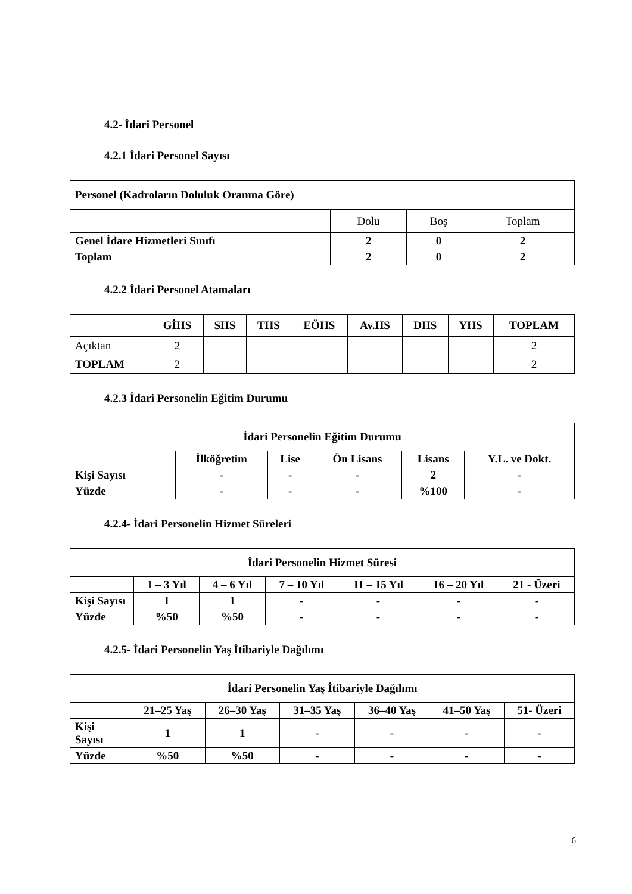4.2- İdari Personel
4.2.1 İdari Personel Sayısı
| Personel (Kadroların Doluluk Oranına Göre) | | | |
| --- | --- | --- | --- |
| | Dolu | Boş | Toplam |
| Genel İdare Hizmetleri Sınıfı | 2 | 0 | 2 |
| Toplam | 2 | 0 | 2 |
4.2.2 İdari Personel Atamaları
| | GİHS | SHS | THS | EÖHS | Av.HS | DHS | YHS | TOPLAM |
| --- | --- | --- | --- | --- | --- | --- | --- | --- |
| Açıktan | 2 | | | | | | | 2 |
| TOPLAM | 2 | | | | | | | 2 |
4.2.3 İdari Personelin Eğitim Durumu
| İdari Personelin Eğitim Durumu | | | | | |
| --- | --- | --- | --- | --- | --- |
| | İlköğretim | Lise | Ön Lisans | Lisans | Y.L. ve Dokt. |
| Kişi Sayısı | - | - | - | 2 | - |
| Yüzde | - | - | - | %100 | - |
4.2.4- İdari Personelin Hizmet Süreleri
| İdari Personelin Hizmet Süresi | | | | | | |
| --- | --- | --- | --- | --- | --- | --- |
| | 1 – 3 Yıl | 4 – 6 Yıl | 7 – 10 Yıl | 11 – 15 Yıl | 16 – 20 Yıl | 21 - Üzeri |
| Kişi Sayısı | 1 | 1 | - | - | - | - |
| Yüzde | %50 | %50 | - | - | - | - |
4.2.5- İdari Personelin Yaş İtibariyle Dağılımı
| İdari Personelin Yaş İtibariyle Dağılımı | | | | | | |
| --- | --- | --- | --- | --- | --- | --- |
| | 21–25 Yaş | 26–30 Yaş | 31–35 Yaş | 36–40 Yaş | 41–50 Yaş | 51- Üzeri |
| Kişi Sayısı | 1 | 1 | - | - | - | - |
| Yüzde | %50 | %50 | - | - | - | - |
6